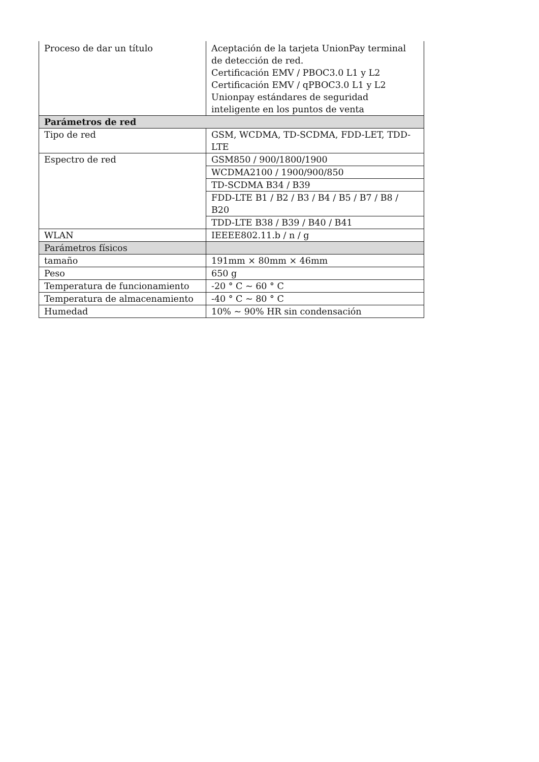| Proceso de dar un título | Aceptación de la tarjeta UnionPay terminal de detección de red. Certificación EMV / PBOC3.0 L1 y L2 Certificación EMV / qPBOC3.0 L1 y L2 Unionpay estándares de seguridad inteligente en los puntos de venta |
| Parámetros de red | |
| Tipo de red | GSM, WCDMA, TD-SCDMA, FDD-LET, TDD-LTE |
| Espectro de red | GSM850 / 900/1800/1900 |
| | WCDMA2100 / 1900/900/850 |
| | TD-SCDMA B34 / B39 |
| | FDD-LTE B1 / B2 / B3 / B4 / B5 / B7 / B8 / B20 |
| | TDD-LTE B38 / B39 / B40 / B41 |
| WLAN | IEEEE802.11.b / n / g |
| Parámetros físicos | |
| tamaño | 191mm × 80mm × 46mm |
| Peso | 650 g |
| Temperatura de funcionamiento | -20 ° C ~ 60 ° C |
| Temperatura de almacenamiento | -40 ° C ~ 80 ° C |
| Humedad | 10% ~ 90% HR sin condensación |